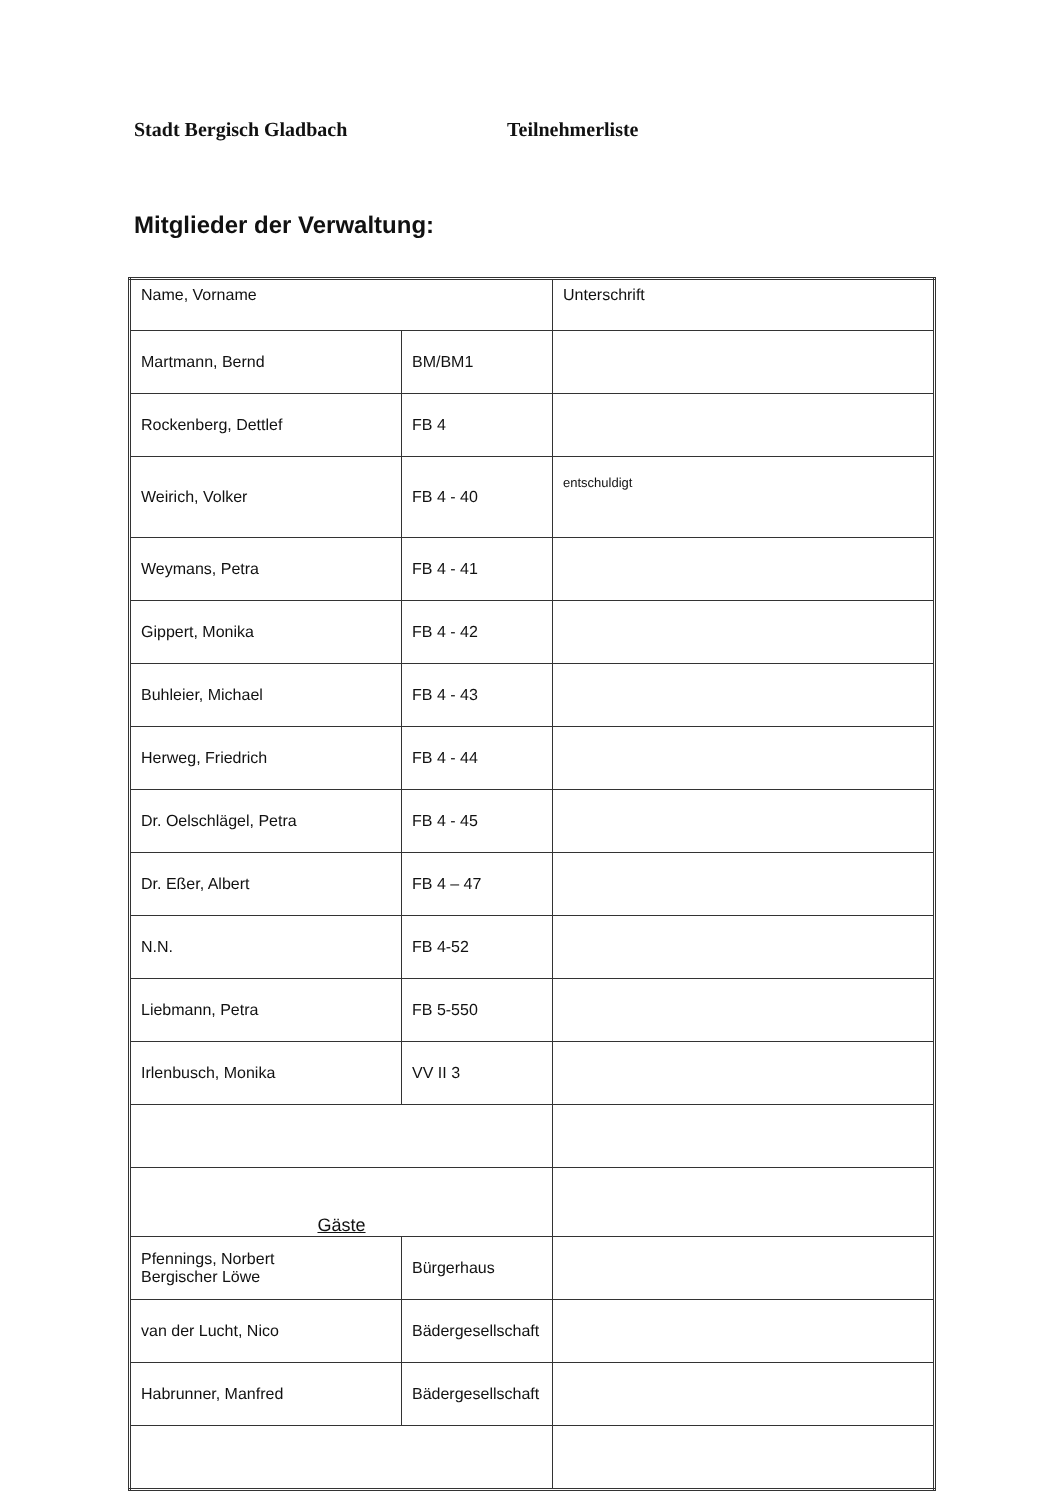Stadt Bergisch Gladbach Teilnehmerliste
Mitglieder der Verwaltung:
| Name, Vorname | | Unterschrift |
| --- | --- | --- |
| Martmann, Bernd | BM/BM1 | |
| Rockenberg, Dettlef | FB 4 | |
| Weirich, Volker | FB 4 - 40 | entschuldigt |
| Weymans, Petra | FB 4 - 41 | |
| Gippert, Monika | FB 4 - 42 | |
| Buhleier, Michael | FB 4 - 43 | |
| Herweg, Friedrich | FB 4 - 44 | |
| Dr. Oelschlägel, Petra | FB 4 - 45 | |
| Dr. Eßer, Albert | FB 4 – 47 | |
| N.N. | FB 4-52 | |
| Liebmann, Petra | FB 5-550 | |
| Irlenbusch, Monika | VV II 3 | |
| Gäste | | |
| Pfennings, Norbert Bergischer Löwe | Bürgerhaus | |
| van der Lucht, Nico | Bädergesellschaft | |
| Habrunner, Manfred | Bädergesellschaft | |